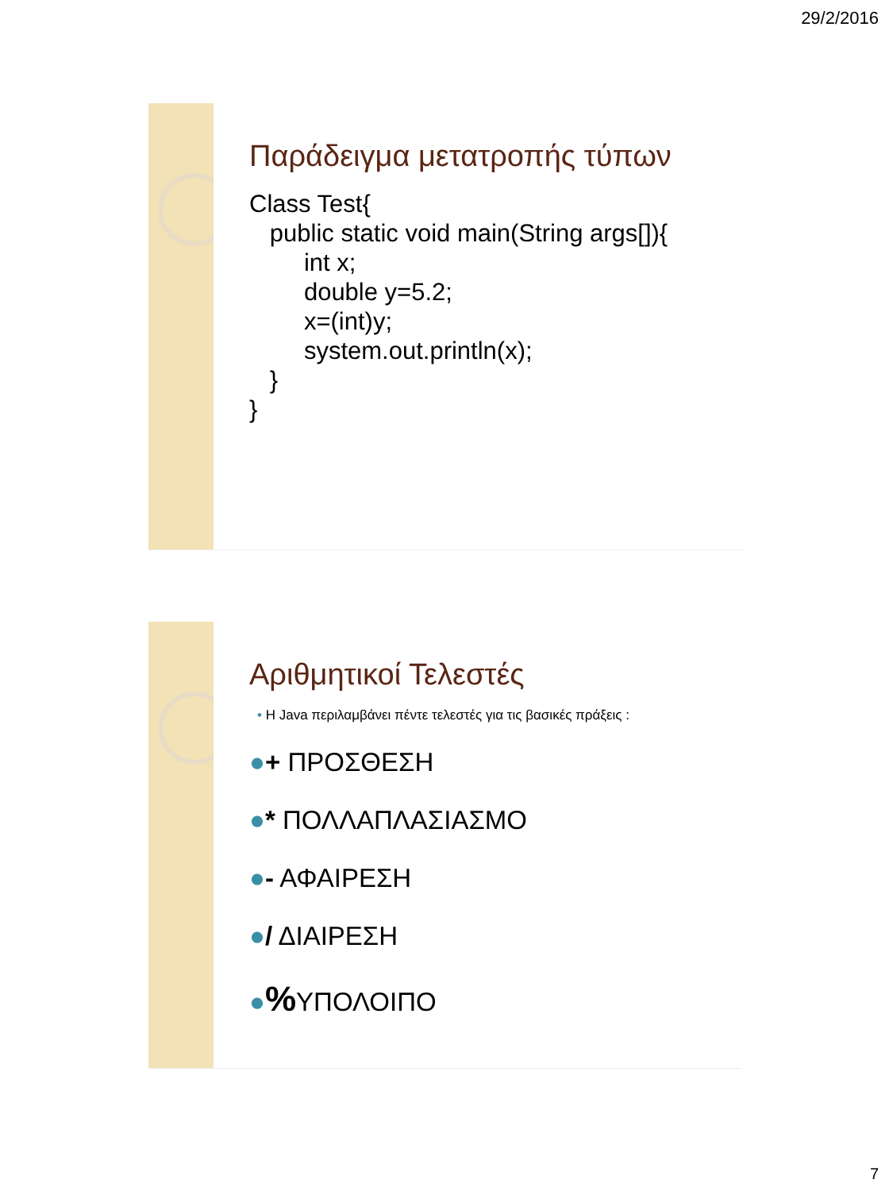29/2/2016
Παράδειγμα μετατροπής τύπων
Class Test{ public static void main(String args[]){ int x; double y=5.2; x=(int)y; system.out.println(x); } }
Αριθμητικοί Τελεστές
• Η Java περιλαμβάνει πέντε τελεστές για τις βασικές πράξεις :
●+ ΠΡΟΣΘΕΣΗ
●* ΠΟΛΛΑΠΛΑΣΙΑΣΜΟ
●- ΑΦΑΙΡΕΣΗ
●/ ΔΙΑΙΡΕΣΗ
●% ΥΠΟΛΟΙΠΟ
7